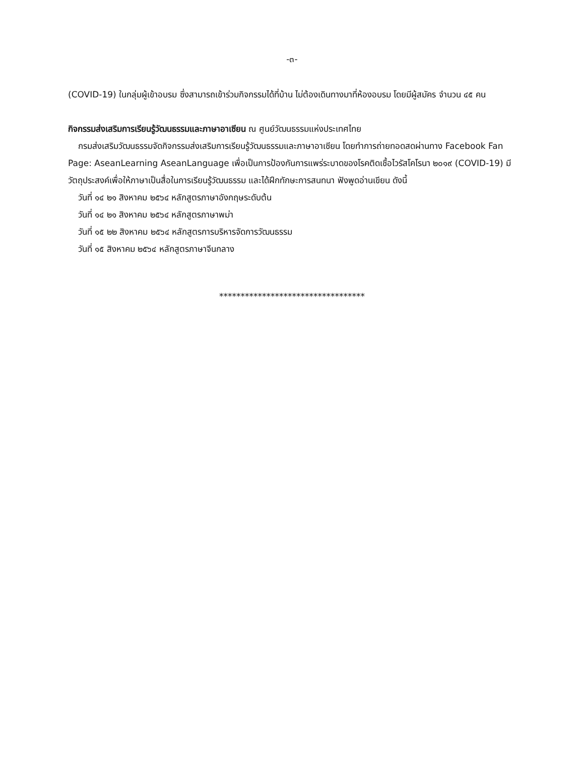-๓-
(COVID-19) ในกลุ่มผู้เข้าอบรม ซึ่งสามารถเข้าร่วมกิจกรรมได้ที่บ้าน ไม่ต้องเดินทางมาที่ห้องอบรม โดยมีผู้สมัคร จำนวน ๔๕ คน
กิจกรรมส่งเสริมการเรียนรู้วัฒนธรรมและภาษาอาเซียน ณ ศูนย์วัฒนธรรมแห่งประเทศไทย
กรมส่งเสริมวัฒนธรรมจัดกิจกรรมส่งเสริมการเรียนรู้วัฒนธรรมและภาษาอาเซียน โดยทำการถ่ายทอดสดผ่านทาง Facebook Fan Page: AseanLearning AseanLanguage เพื่อเป็นการป้องกันการแพร่ระบาดของโรคติดเชื้อไวรัสโคโรนา ๒๐๑๙ (COVID-19) มีวัตถุประสงค์เพื่อให้ภาษาเป็นสื่อในการเรียนรู้วัฒนธรรม และได้ฝึกทักษะการสนทนา ฟังพูดอ่านเขียน ดังนี้
วันที่ ๑๔ ๒๑ สิงหาคม ๒๕๖๔ หลักสูตรภาษาอังกฤษระดับต้น
วันที่ ๑๔ ๒๑ สิงหาคม ๒๕๖๔ หลักสูตรภาษาพม่า
วันที่ ๑๕ ๒๒ สิงหาคม ๒๕๖๔ หลักสูตรการบริหารจัดการวัฒนธรรม
วันที่ ๑๕ สิงหาคม ๒๕๖๔ หลักสูตรภาษาจีนกลาง
**********************************